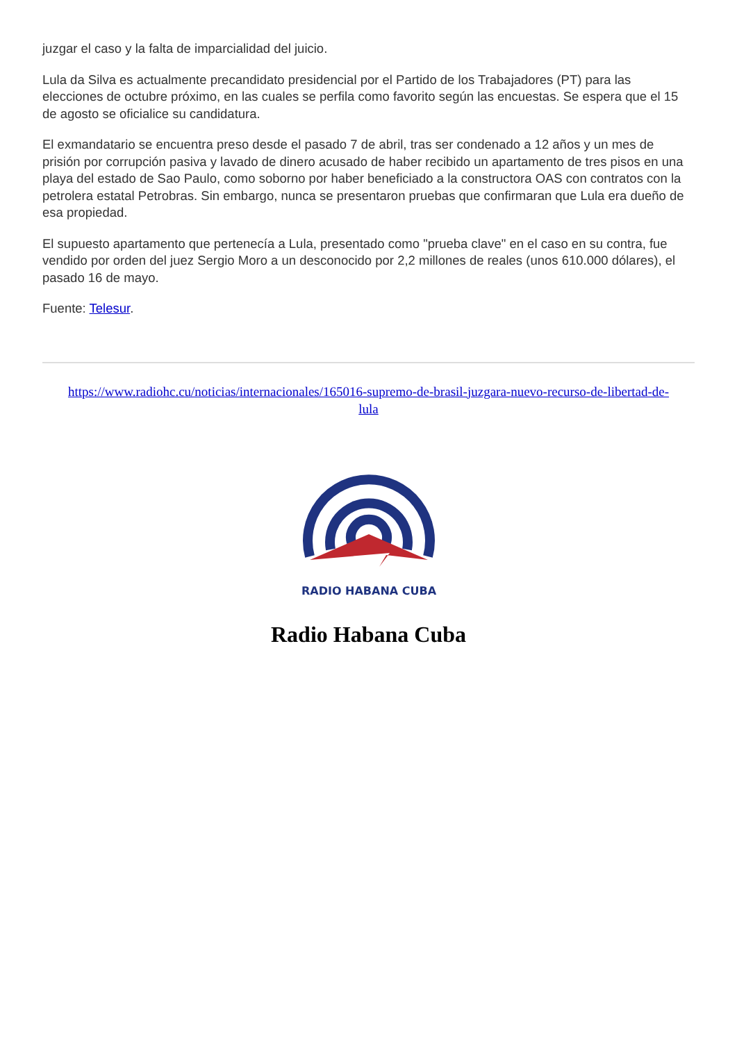juzgar el caso y la falta de imparcialidad del juicio.
Lula da Silva es actualmente precandidato presidencial por el Partido de los Trabajadores (PT) para las elecciones de octubre próximo, en las cuales se perfila como favorito según las encuestas. Se espera que el 15 de agosto se oficialice su candidatura.
El exmandatario se encuentra preso desde el pasado 7 de abril, tras ser condenado a 12 años y un mes de prisión por corrupción pasiva y lavado de dinero acusado de haber recibido un apartamento de tres pisos en una playa del estado de Sao Paulo, como soborno por haber beneficiado a la constructora OAS con contratos con la petrolera estatal Petrobras. Sin embargo, nunca se presentaron pruebas que confirmaran que Lula era dueño de esa propiedad.
El supuesto apartamento que pertenecía a Lula, presentado como "prueba clave" en el caso en su contra, fue vendido por orden del juez Sergio Moro a un desconocido por 2,2 millones de reales (unos 610.000 dólares), el pasado 16 de mayo.
Fuente: Telesur.
https://www.radiohc.cu/noticias/internacionales/165016-supremo-de-brasil-juzgara-nuevo-recurso-de-libertad-de-lula
RADIO HABANA CUBA
Radio Habana Cuba